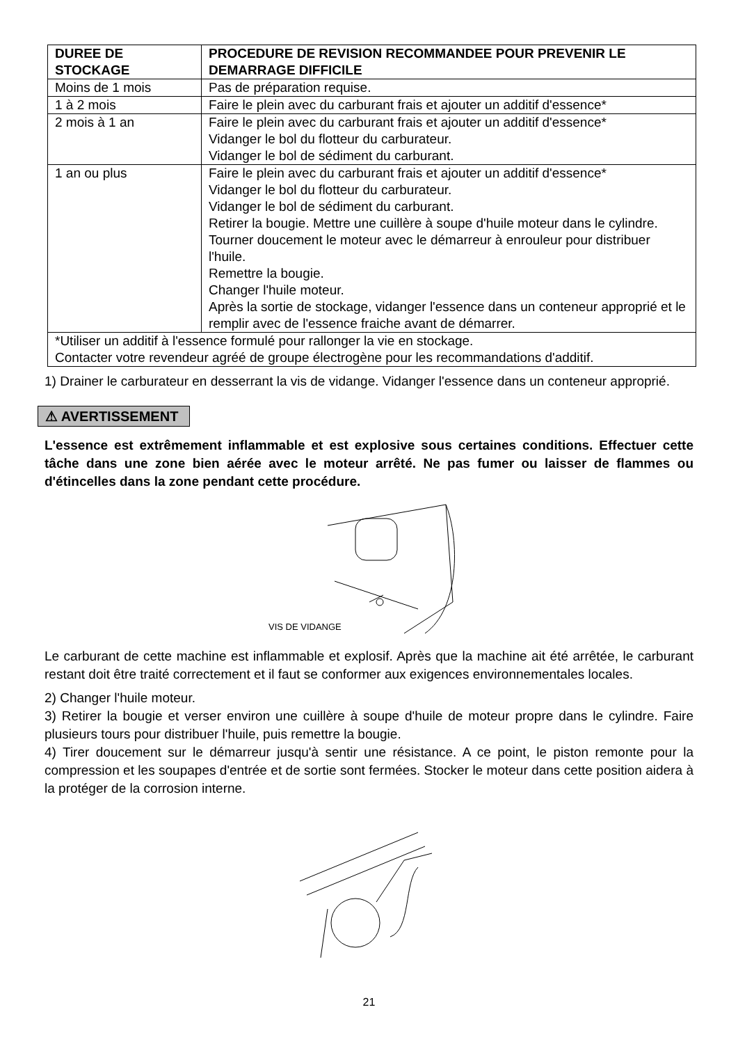| DUREE DE STOCKAGE | PROCEDURE DE REVISION RECOMMANDEE POUR PREVENIR LE DEMARRAGE DIFFICILE |
| --- | --- |
| Moins de 1 mois | Pas de préparation requise. |
| 1 à 2 mois | Faire le plein avec du carburant frais et ajouter un additif d'essence* |
| 2 mois à 1 an | Faire le plein avec du carburant frais et ajouter un additif d'essence* Vidanger le bol du flotteur du carburateur. Vidanger le bol de sédiment du carburant. |
| 1 an ou plus | Faire le plein avec du carburant frais et ajouter un additif d'essence* Vidanger le bol du flotteur du carburateur. Vidanger le bol de sédiment du carburant. Retirer la bougie. Mettre une cuillère à soupe d'huile moteur dans le cylindre. Tourner doucement le moteur avec le démarreur à enrouleur pour distribuer l'huile. Remettre la bougie. Changer l'huile moteur. Après la sortie de stockage, vidanger l'essence dans un conteneur approprié et le remplir avec de l'essence fraiche avant de démarrer. |
| *Utiliser un additif à l'essence formulé pour rallonger la vie en stockage. Contacter votre revendeur agréé de groupe électrogène pour les recommandations d'additif. | |
1) Drainer le carburateur en desserrant la vis de vidange. Vidanger l'essence dans un conteneur approprié.
⚠ AVERTISSEMENT
L'essence est extrêmement inflammable et est explosive sous certaines conditions. Effectuer cette tâche dans une zone bien aérée avec le moteur arrêté. Ne pas fumer ou laisser de flammes ou d'étincelles dans la zone pendant cette procédure.
VIS DE VIDANGE
Le carburant de cette machine est inflammable et explosif. Après que la machine ait été arrêtée, le carburant restant doit être traité correctement et il faut se conformer aux exigences environnementales locales.
2) Changer l'huile moteur.
3) Retirer la bougie et verser environ une cuillère à soupe d'huile de moteur propre dans le cylindre. Faire plusieurs tours pour distribuer l'huile, puis remettre la bougie.
4) Tirer doucement sur le démarreur jusqu'à sentir une résistance. A ce point, le piston remonte pour la compression et les soupapes d'entrée et de sortie sont fermées. Stocker le moteur dans cette position aidera à la protéger de la corrosion interne.
21